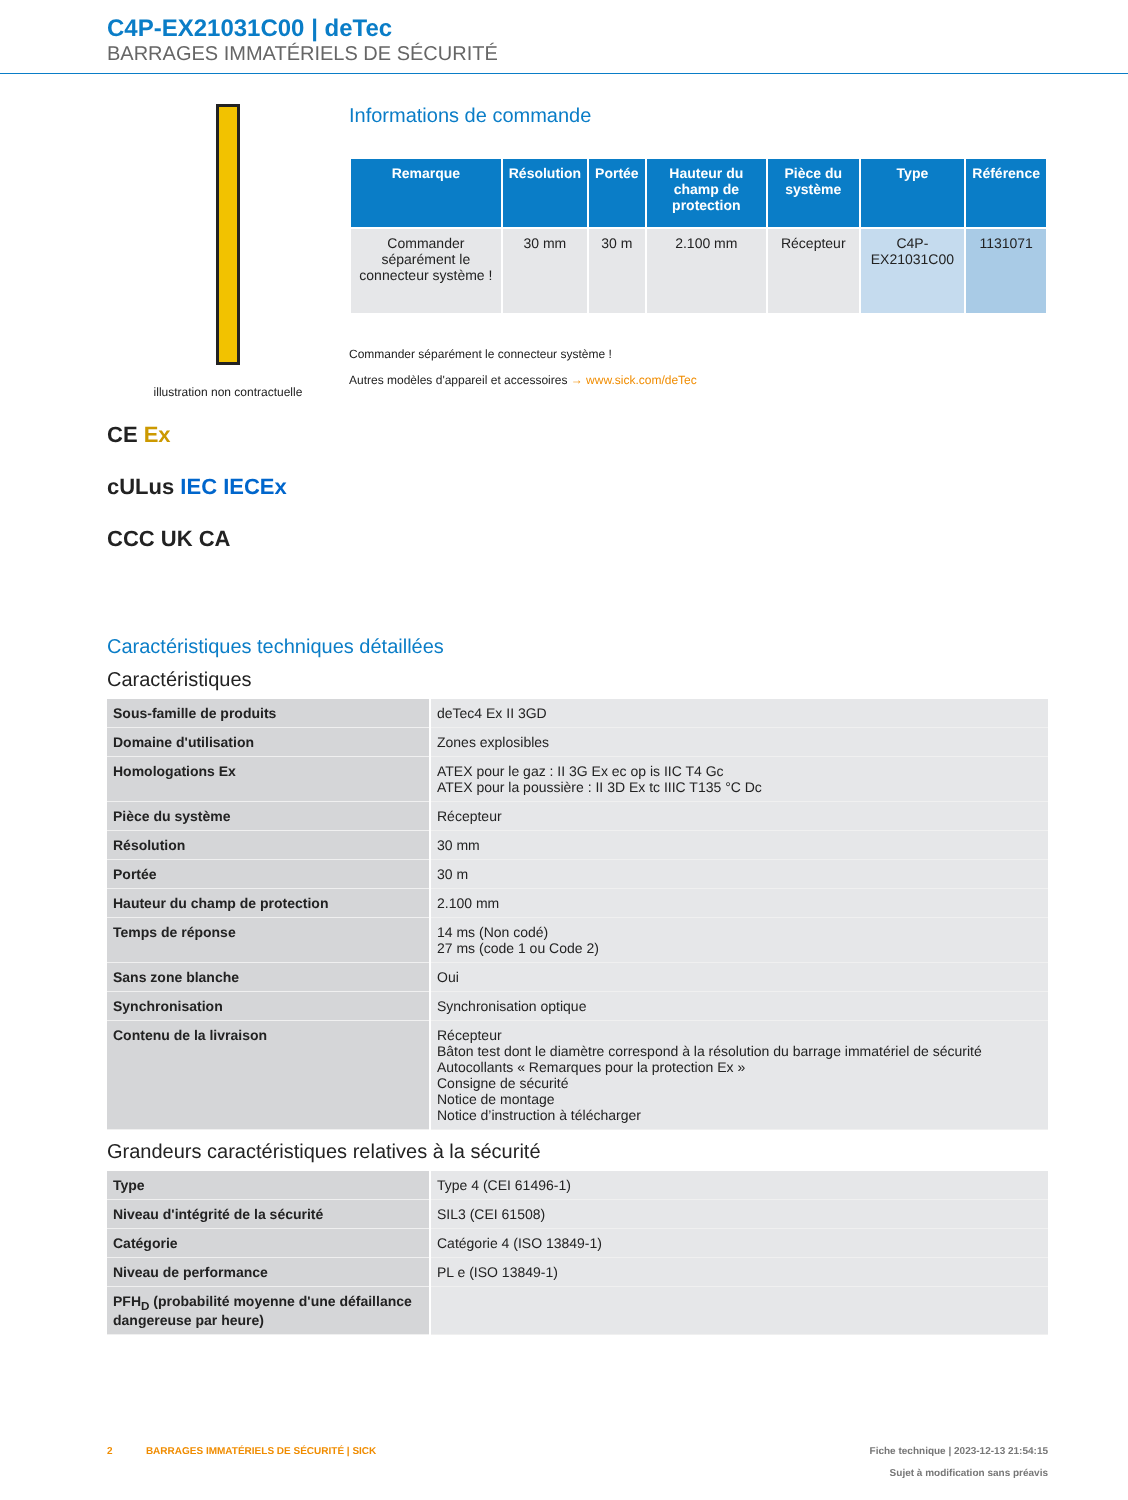C4P-EX21031C00 | deTec
BARRAGES IMMATÉRIELS DE SÉCURITÉ
illustration non contractuelle
CE Ex
cULus IEC IECEx
CCC UK CA
Informations de commande
| Remarque | Résolution | Portée | Hauteur du champ de protection | Pièce du système | Type | Référence |
| --- | --- | --- | --- | --- | --- | --- |
| Commander séparément le connecteur système ! | 30 mm | 30 m | 2.100 mm | Récepteur | C4P-EX21031C00 | 1131071 |
Commander séparément le connecteur système !
Autres modèles d'appareil et accessoires → www.sick.com/deTec
Caractéristiques techniques détaillées
Caractéristiques
| Sous-famille de produits | deTec4 Ex II 3GD |
| Domaine d'utilisation | Zones explosibles |
| Homologations Ex | ATEX pour le gaz : II 3G Ex ec op is IIC T4 Gc ATEX pour la poussière : II 3D Ex tc IIIC T135 °C Dc |
| Pièce du système | Récepteur |
| Résolution | 30 mm |
| Portée | 30 m |
| Hauteur du champ de protection | 2.100 mm |
| Temps de réponse | 14 ms (Non codé) 27 ms (code 1 ou Code 2) |
| Sans zone blanche | Oui |
| Synchronisation | Synchronisation optique |
| Contenu de la livraison | Récepteur Bâton test dont le diamètre correspond à la résolution du barrage immatériel de sécurité Autocollants « Remarques pour la protection Ex » Consigne de sécurité Notice de montage Notice d’instruction à télécharger |
Grandeurs caractéristiques relatives à la sécurité
| Type | Type 4 (CEI 61496-1) |
| Niveau d'intégrité de la sécurité | SIL3 (CEI 61508) |
| Catégorie | Catégorie 4 (ISO 13849-1) |
| Niveau de performance | PL e (ISO 13849-1) |
| PFH<sub>D</sub> (probabilité moyenne d'une défaillance dangereuse par heure) | |
2 BARRAGES IMMATÉRIELS DE SÉCURITÉ | SICK
Fiche technique | 2023-12-13 21:54:15
Sujet à modification sans préavis